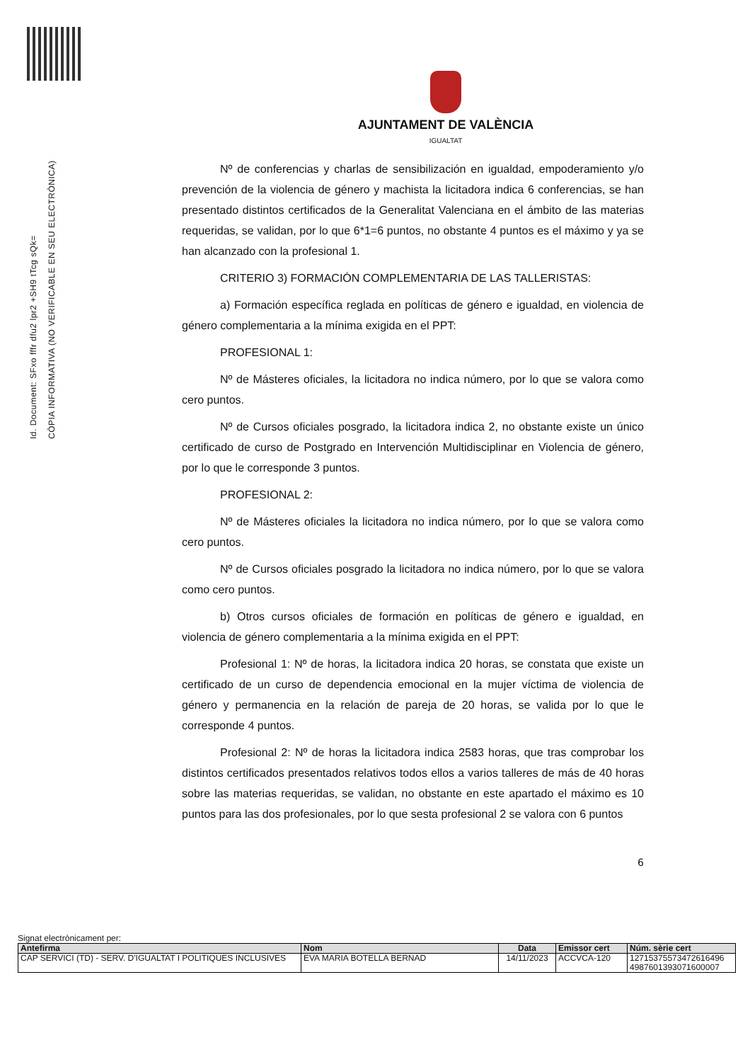Id. Document: SFxo fffr dfu2 lpr2 +SH9 tTcg sQk=
CÒPIA INFORMATIVA (NO VERIFICABLE EN SEU ELECTRÒNICA)
AJUNTAMENT DE VALÈNCIA
IGUALTAT
Nº de conferencias y charlas de sensibilización en igualdad, empoderamiento y/o prevención de la violencia de género y machista la licitadora indica 6 conferencias, se han presentado distintos certificados de la Generalitat Valenciana en el ámbito de las materias requeridas, se validan, por lo que 6*1=6 puntos, no obstante 4 puntos es el máximo y ya se han alcanzado con la profesional 1.
CRITERIO 3) FORMACIÓN COMPLEMENTARIA DE LAS TALLERISTAS:
a) Formación específica reglada en políticas de género e igualdad, en violencia de género complementaria a la mínima exigida en el PPT:
PROFESIONAL 1:
Nº de Másteres oficiales, la licitadora no indica número, por lo que se valora como cero puntos.
Nº de Cursos oficiales posgrado, la licitadora indica 2, no obstante existe un único certificado de curso de Postgrado en Intervención Multidisciplinar en Violencia de género, por lo que le corresponde 3 puntos.
PROFESIONAL 2:
Nº de Másteres oficiales la licitadora no indica número, por lo que se valora como cero puntos.
Nº de Cursos oficiales posgrado la licitadora no indica número, por lo que se valora como cero puntos.
b) Otros cursos oficiales de formación en políticas de género e igualdad, en violencia de género complementaria a la mínima exigida en el PPT:
Profesional 1: Nº de horas, la licitadora indica 20 horas, se constata que existe un certificado de un curso de dependencia emocional en la mujer víctima de violencia de género y permanencia en la relación de pareja de 20 horas, se valida por lo que le corresponde 4 puntos.
Profesional 2: Nº de horas la licitadora indica 2583 horas, que tras comprobar los distintos certificados presentados relativos todos ellos a varios talleres de más de 40 horas sobre las materias requeridas, se validan, no obstante en este apartado el máximo es 10 puntos para las dos profesionales, por lo que sesta profesional 2 se valora con 6 puntos
6
Signat electrònicament per:
| Antefirma | Nom | Data | Emissor cert | Núm. sèrie cert |
| --- | --- | --- | --- | --- |
| CAP SERVICI (TD) - SERV. D'IGUALTAT I POLITIQUES INCLUSIVES | EVA MARIA BOTELLA BERNAD | 14/11/2023 | ACCVCA-120 | 12715375573472616496 4987601393071600007 |